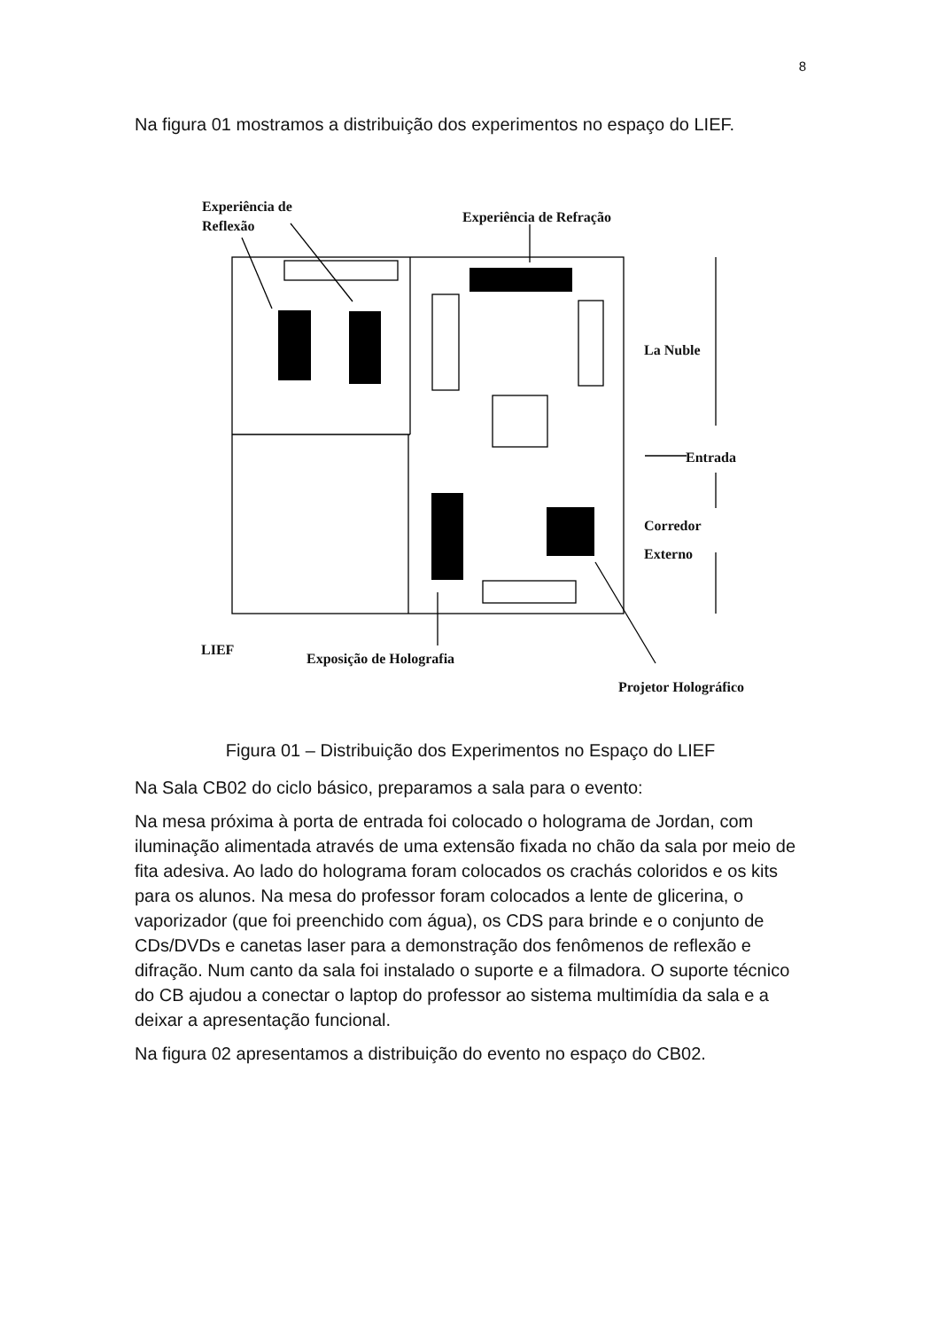8
Na figura 01 mostramos a distribuição dos experimentos no espaço do LIEF.
Experiência de
Reflexão
Experiência de Refração
La Nuble
Entrada
Corredor
Externo
LIEF
Exposição de Holografia
Projetor Holográfico
Figura 01 – Distribuição dos Experimentos no Espaço do LIEF
Na Sala CB02 do ciclo básico, preparamos a sala para o evento:
Na mesa próxima à porta de entrada foi colocado o holograma de Jordan, com iluminação alimentada através de uma extensão fixada no chão da sala por meio de fita adesiva. Ao lado do holograma foram colocados os crachás coloridos e os kits para os alunos. Na mesa do professor foram colocados a lente de glicerina, o vaporizador (que foi preenchido com água), os CDS para brinde e o conjunto de CDs/DVDs e canetas laser para a demonstração dos fenômenos de reflexão e difração. Num canto da sala foi instalado o suporte e a filmadora. O suporte técnico do CB ajudou a conectar o laptop do professor ao sistema multimídia da sala e a deixar a apresentação funcional.
Na figura 02 apresentamos a distribuição do evento no espaço do CB02.